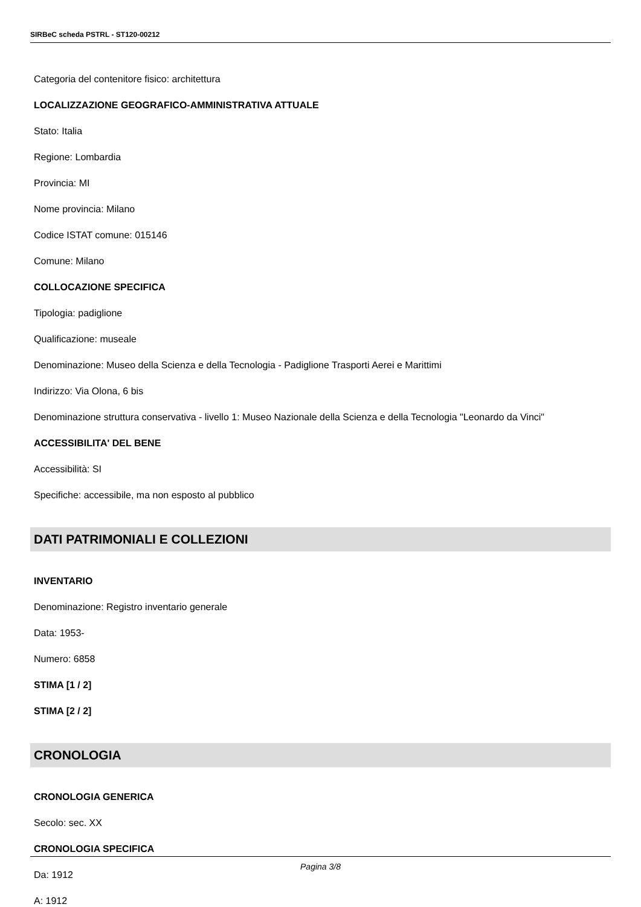SIRBeC scheda PSTRL - ST120-00212
Categoria del contenitore fisico: architettura
LOCALIZZAZIONE GEOGRAFICO-AMMINISTRATIVA ATTUALE
Stato: Italia
Regione: Lombardia
Provincia: MI
Nome provincia: Milano
Codice ISTAT comune: 015146
Comune: Milano
COLLOCAZIONE SPECIFICA
Tipologia: padiglione
Qualificazione: museale
Denominazione: Museo della Scienza e della Tecnologia - Padiglione Trasporti Aerei e Marittimi
Indirizzo: Via Olona, 6 bis
Denominazione struttura conservativa - livello 1: Museo Nazionale della Scienza e della Tecnologia "Leonardo da Vinci"
ACCESSIBILITA' DEL BENE
Accessibilità: SI
Specifiche: accessibile, ma non esposto al pubblico
DATI PATRIMONIALI E COLLEZIONI
INVENTARIO
Denominazione: Registro inventario generale
Data: 1953-
Numero: 6858
STIMA [1 / 2]
STIMA [2 / 2]
CRONOLOGIA
CRONOLOGIA GENERICA
Secolo: sec. XX
CRONOLOGIA SPECIFICA
Da: 1912
A: 1912
Pagina 3/8